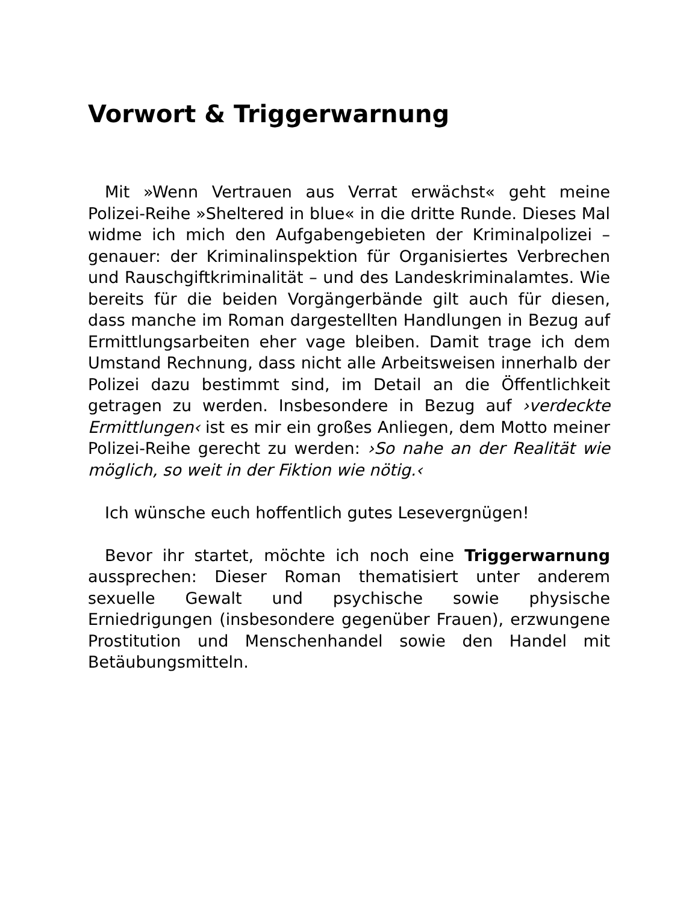Vorwort & Triggerwarnung
Mit »Wenn Vertrauen aus Verrat erwächst« geht meine Polizei-Reihe »Sheltered in blue« in die dritte Runde. Dieses Mal widme ich mich den Aufgabengebieten der Kriminalpolizei – genauer: der Kriminalinspektion für Organisiertes Verbrechen und Rauschgiftkriminalität – und des Landeskriminalamtes. Wie bereits für die beiden Vorgängerbände gilt auch für diesen, dass manche im Roman dargestellten Handlungen in Bezug auf Ermittlungsarbeiten eher vage bleiben. Damit trage ich dem Umstand Rechnung, dass nicht alle Arbeitsweisen innerhalb der Polizei dazu bestimmt sind, im Detail an die Öffentlichkeit getragen zu werden. Insbesondere in Bezug auf ›verdeckte Ermittlungen‹ ist es mir ein großes Anliegen, dem Motto meiner Polizei-Reihe gerecht zu werden: ›So nahe an der Realität wie möglich, so weit in der Fiktion wie nötig.‹
Ich wünsche euch hoffentlich gutes Lesevergnügen!
Bevor ihr startet, möchte ich noch eine Triggerwarnung aussprechen: Dieser Roman thematisiert unter anderem sexuelle Gewalt und psychische sowie physische Erniedrigungen (insbesondere gegenüber Frauen), erzwungene Prostitution und Menschenhandel sowie den Handel mit Betäubungsmitteln.